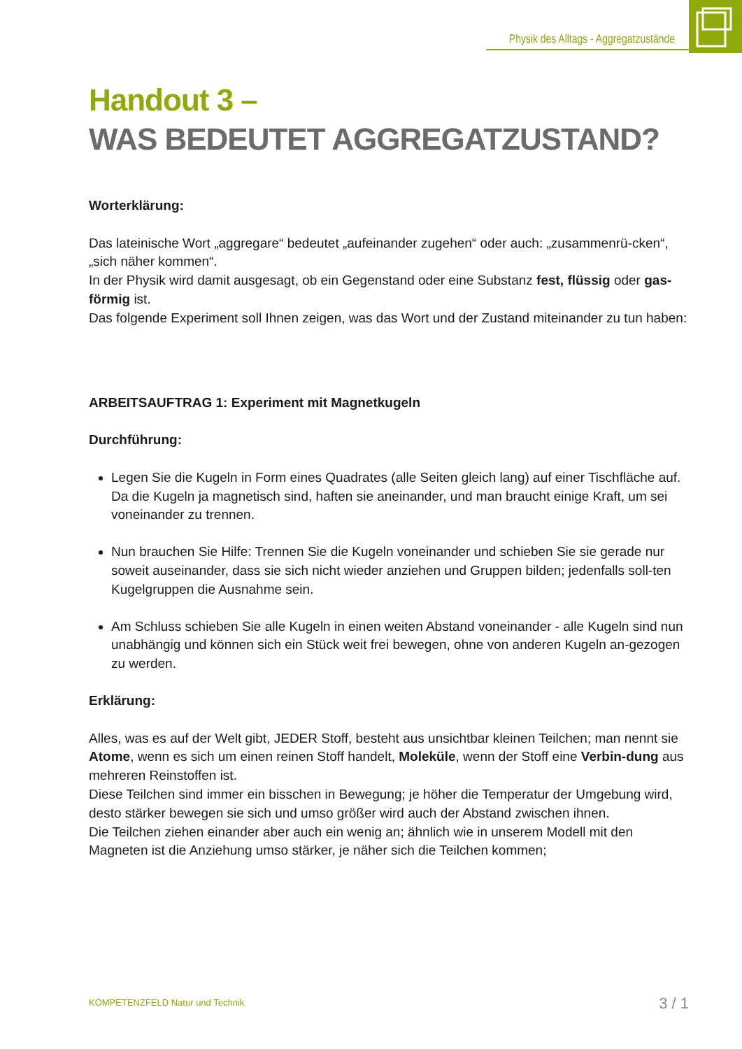Physik des Alltags - Aggregatzustände
Handout 3 –
WAS BEDEUTET AGGREGATZUSTAND?
Worterklärung:
Das lateinische Wort „aggregare“ bedeutet „aufeinander zugehen“ oder auch: „zusammenrü-cken“, „sich näher kommen“.
In der Physik wird damit ausgesagt, ob ein Gegenstand oder eine Substanz fest, flüssig oder gas-förmig ist.
Das folgende Experiment soll Ihnen zeigen, was das Wort und der Zustand miteinander zu tun haben:
ARBEITSAUFTRAG 1: Experiment mit Magnetkugeln
Durchführung:
Legen Sie die Kugeln in Form eines Quadrates (alle Seiten gleich lang) auf einer Tischfläche auf. Da die Kugeln ja magnetisch sind, haften sie aneinander, und man braucht einige Kraft, um sei voneinander zu trennen.
Nun brauchen Sie Hilfe: Trennen Sie die Kugeln voneinander und schieben Sie sie gerade nur soweit auseinander, dass sie sich nicht wieder anziehen und Gruppen bilden; jedenfalls soll-ten Kugelgruppen die Ausnahme sein.
Am Schluss schieben Sie alle Kugeln in einen weiten Abstand voneinander - alle Kugeln sind nun unabhängig und können sich ein Stück weit frei bewegen, ohne von anderen Kugeln an-gezogen zu werden.
Erklärung:
Alles, was es auf der Welt gibt, JEDER Stoff, besteht aus unsichtbar kleinen Teilchen; man nennt sie Atome, wenn es sich um einen reinen Stoff handelt, Moleküle, wenn der Stoff eine Verbin-dung aus mehreren Reinstoffen ist.
Diese Teilchen sind immer ein bisschen in Bewegung; je höher die Temperatur der Umgebung wird, desto stärker bewegen sie sich und umso größer wird auch der Abstand zwischen ihnen.
Die Teilchen ziehen einander aber auch ein wenig an; ähnlich wie in unserem Modell mit den Magneten ist die Anziehung umso stärker, je näher sich die Teilchen kommen;
KOMPETENZFELD Natur und Technik
3 / 1